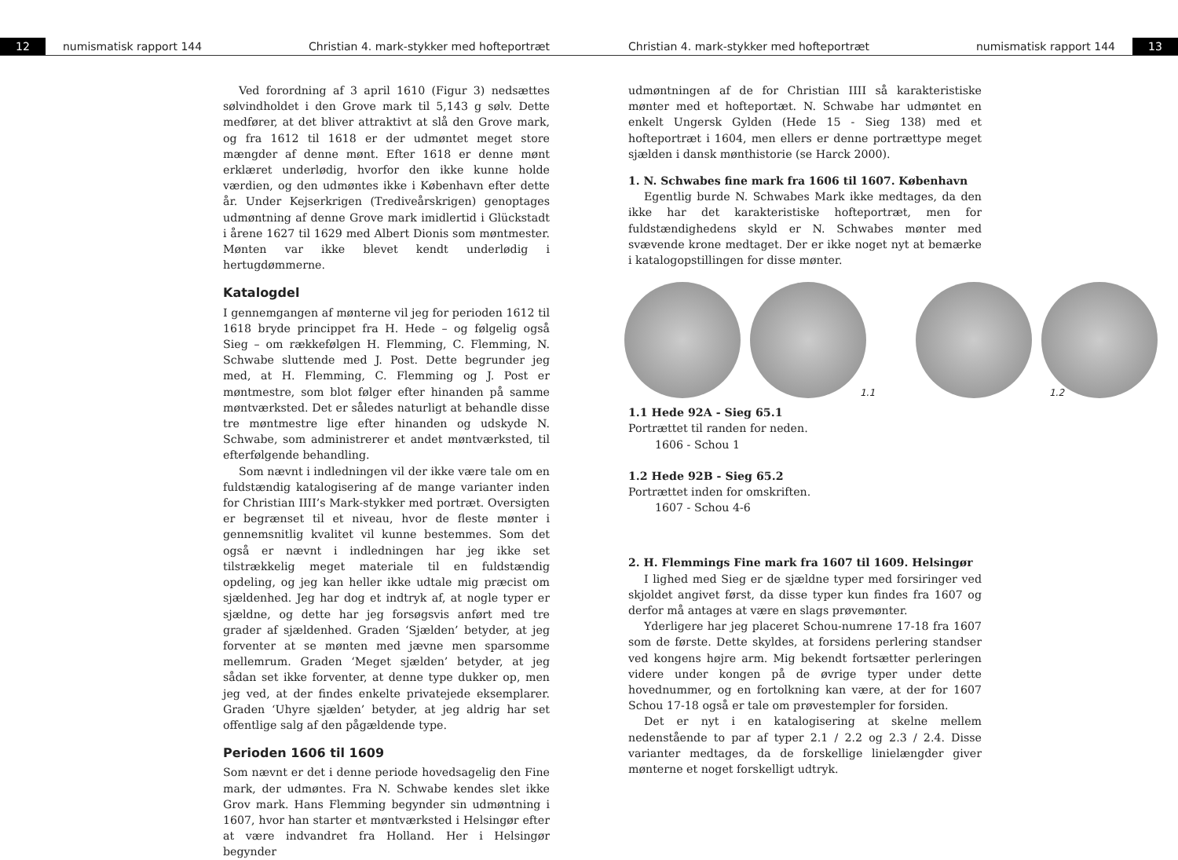12 numismatisk rapport 144 Christian 4. mark-stykker med hofteportræt
Ved forordning af 3 april 1610 (Figur 3) nedsættes sølvindholdet i den Grove mark til 5,143 g sølv. Dette medfører, at det bliver attraktivt at slå den Grove mark, og fra 1612 til 1618 er der udmøntet meget store mængder af denne mønt. Efter 1618 er denne mønt erklæret underlødig, hvorfor den ikke kunne holde værdien, og den udmøntes ikke i København efter dette år. Under Kejserkrigen (Trediveårskrigen) genoptages udmøntning af denne Grove mark imidlertid i Glückstadt i årene 1627 til 1629 med Albert Dionis som møntmester. Mønten var ikke blevet kendt underlødig i hertugdømmerne.
Katalogdel
I gennemgangen af mønterne vil jeg for perioden 1612 til 1618 bryde princippet fra H. Hede – og følgelig også Sieg – om rækkefølgen H. Flemming, C. Flemming, N. Schwabe sluttende med J. Post. Dette begrunder jeg med, at H. Flemming, C. Flemming og J. Post er møntmestre, som blot følger efter hinanden på samme møntværksted. Det er således naturligt at behandle disse tre møntmestre lige efter hinanden og udskyde N. Schwabe, som administrerer et andet møntværksted, til efterfølgende behandling.
Som nævnt i indledningen vil der ikke være tale om en fuldstændig katalogisering af de mange varianter inden for Christian IIII’s Mark-stykker med portræt. Oversigten er begrænset til et niveau, hvor de fleste mønter i gennemsnitlig kvalitet vil kunne bestemmes. Som det også er nævnt i indledningen har jeg ikke set tilstrækkelig meget materiale til en fuldstændig opdeling, og jeg kan heller ikke udtale mig præcist om sjældenhed. Jeg har dog et indtryk af, at nogle typer er sjældne, og dette har jeg forsøgsvis anført med tre grader af sjældenhed. Graden ‘Sjælden’ betyder, at jeg forventer at se mønten med jævne men sparsomme mellemrum. Graden ‘Meget sjælden’ betyder, at jeg sådan set ikke forventer, at denne type dukker op, men jeg ved, at der findes enkelte privatejede eksemplarer. Graden ‘Uhyre sjælden’ betyder, at jeg aldrig har set offentlige salg af den pågældende type.
Perioden 1606 til 1609
Som nævnt er det i denne periode hovedsagelig den Fine mark, der udmøntes. Fra N. Schwabe kendes slet ikke Grov mark. Hans Flemming begynder sin udmøntning i 1607, hvor han starter et møntværksted i Helsingør efter at være indvandret fra Holland. Her i Helsingør begynder
Christian 4. mark-stykker med hofteportræt numismatisk rapport 144 13
udmøntningen af de for Christian IIII så karakteristiske mønter med et hofteportæt. N. Schwabe har udmøntet en enkelt Ungersk Gylden (Hede 15 - Sieg 138) med et hofteportræt i 1604, men ellers er denne portrættype meget sjælden i dansk mønthistorie (se Harck 2000).
1. N. Schwabes fine mark fra 1606 til 1607. København
Egentlig burde N. Schwabes Mark ikke medtages, da den ikke har det karakteristiske hofteportræt, men for fuldstændighedens skyld er N. Schwabes mønter med svævende krone medtaget. Der er ikke noget nyt at bemærke i katalogopstillingen for disse mønter.
1.1
1.2
1.1 Hede 92A - Sieg 65.1
Portrættet til randen for neden.
1606 - Schou 1
1.2 Hede 92B - Sieg 65.2
Portrættet inden for omskriften.
1607 - Schou 4-6
2. H. Flemmings Fine mark fra 1607 til 1609. Helsingør
I lighed med Sieg er de sjældne typer med forsiringer ved skjoldet angivet først, da disse typer kun findes fra 1607 og derfor må antages at være en slags prøvemønter.
Yderligere har jeg placeret Schou-numrene 17-18 fra 1607 som de første. Dette skyldes, at forsidens perlering standser ved kongens højre arm. Mig bekendt fortsætter perleringen videre under kongen på de øvrige typer under dette hovednummer, og en fortolkning kan være, at der for 1607 Schou 17-18 også er tale om prøvestempler for forsiden.
Det er nyt i en katalogisering at skelne mellem nedenstående to par af typer 2.1 / 2.2 og 2.3 / 2.4. Disse varianter medtages, da de forskellige linielængder giver mønterne et noget forskelligt udtryk.